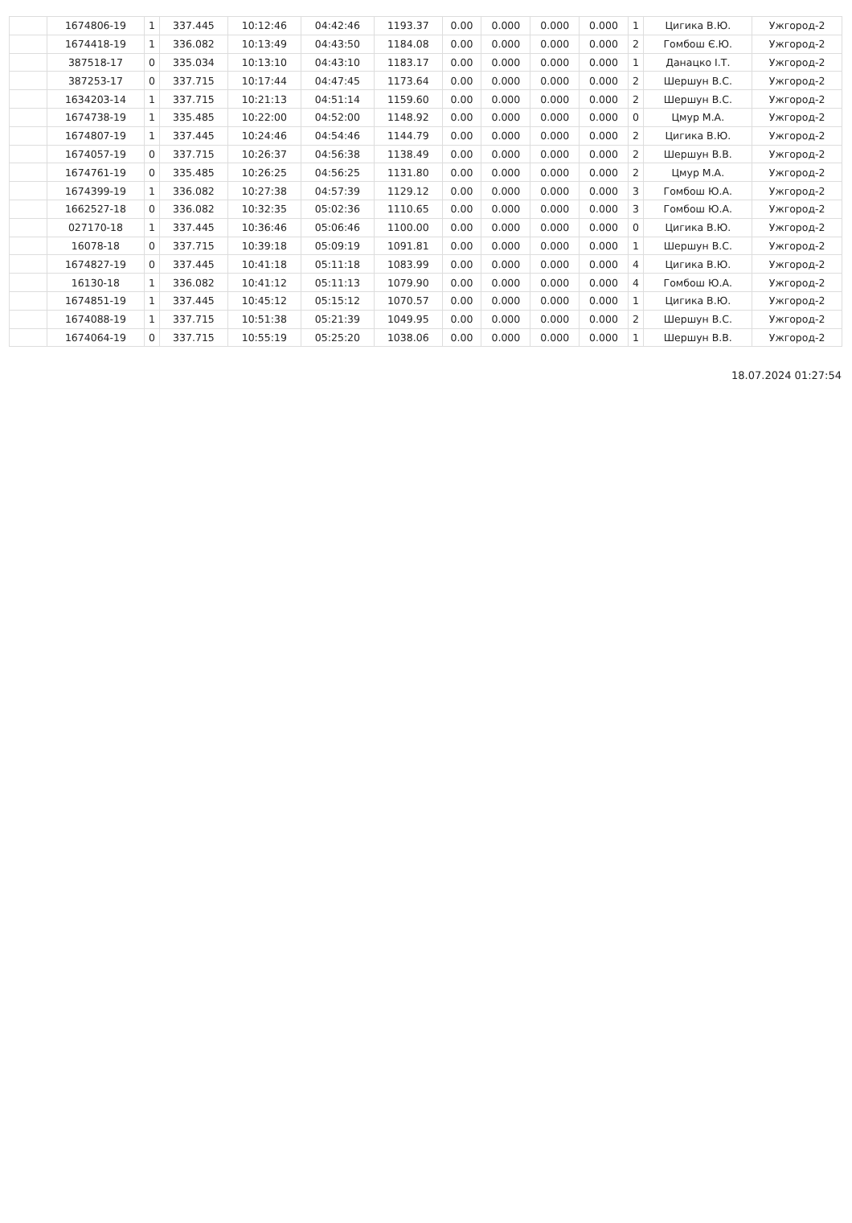| | 1674806-19 | 1 | 337.445 | 10:12:46 | 04:42:46 | 1193.37 | 0.00 | 0.000 | 0.000 | 0.000 | 1 | Цигика В.Ю. | Ужгород-2 |
| | 1674418-19 | 1 | 336.082 | 10:13:49 | 04:43:50 | 1184.08 | 0.00 | 0.000 | 0.000 | 0.000 | 2 | Гомбош Є.Ю. | Ужгород-2 |
| | 387518-17 | 0 | 335.034 | 10:13:10 | 04:43:10 | 1183.17 | 0.00 | 0.000 | 0.000 | 0.000 | 1 | Данацко І.Т. | Ужгород-2 |
| | 387253-17 | 0 | 337.715 | 10:17:44 | 04:47:45 | 1173.64 | 0.00 | 0.000 | 0.000 | 0.000 | 2 | Шершун В.С. | Ужгород-2 |
| | 1634203-14 | 1 | 337.715 | 10:21:13 | 04:51:14 | 1159.60 | 0.00 | 0.000 | 0.000 | 0.000 | 2 | Шершун В.С. | Ужгород-2 |
| | 1674738-19 | 1 | 335.485 | 10:22:00 | 04:52:00 | 1148.92 | 0.00 | 0.000 | 0.000 | 0.000 | 0 | Цмур М.А. | Ужгород-2 |
| | 1674807-19 | 1 | 337.445 | 10:24:46 | 04:54:46 | 1144.79 | 0.00 | 0.000 | 0.000 | 0.000 | 2 | Цигика В.Ю. | Ужгород-2 |
| | 1674057-19 | 0 | 337.715 | 10:26:37 | 04:56:38 | 1138.49 | 0.00 | 0.000 | 0.000 | 0.000 | 2 | Шершун В.В. | Ужгород-2 |
| | 1674761-19 | 0 | 335.485 | 10:26:25 | 04:56:25 | 1131.80 | 0.00 | 0.000 | 0.000 | 0.000 | 2 | Цмур М.А. | Ужгород-2 |
| | 1674399-19 | 1 | 336.082 | 10:27:38 | 04:57:39 | 1129.12 | 0.00 | 0.000 | 0.000 | 0.000 | 3 | Гомбош Ю.А. | Ужгород-2 |
| | 1662527-18 | 0 | 336.082 | 10:32:35 | 05:02:36 | 1110.65 | 0.00 | 0.000 | 0.000 | 0.000 | 3 | Гомбош Ю.А. | Ужгород-2 |
| | 027170-18 | 1 | 337.445 | 10:36:46 | 05:06:46 | 1100.00 | 0.00 | 0.000 | 0.000 | 0.000 | 0 | Цигика В.Ю. | Ужгород-2 |
| | 16078-18 | 0 | 337.715 | 10:39:18 | 05:09:19 | 1091.81 | 0.00 | 0.000 | 0.000 | 0.000 | 1 | Шершун В.С. | Ужгород-2 |
| | 1674827-19 | 0 | 337.445 | 10:41:18 | 05:11:18 | 1083.99 | 0.00 | 0.000 | 0.000 | 0.000 | 4 | Цигика В.Ю. | Ужгород-2 |
| | 16130-18 | 1 | 336.082 | 10:41:12 | 05:11:13 | 1079.90 | 0.00 | 0.000 | 0.000 | 0.000 | 4 | Гомбош Ю.А. | Ужгород-2 |
| | 1674851-19 | 1 | 337.445 | 10:45:12 | 05:15:12 | 1070.57 | 0.00 | 0.000 | 0.000 | 0.000 | 1 | Цигика В.Ю. | Ужгород-2 |
| | 1674088-19 | 1 | 337.715 | 10:51:38 | 05:21:39 | 1049.95 | 0.00 | 0.000 | 0.000 | 0.000 | 2 | Шершун В.С. | Ужгород-2 |
| | 1674064-19 | 0 | 337.715 | 10:55:19 | 05:25:20 | 1038.06 | 0.00 | 0.000 | 0.000 | 0.000 | 1 | Шершун В.В. | Ужгород-2 |
18.07.2024 01:27:54